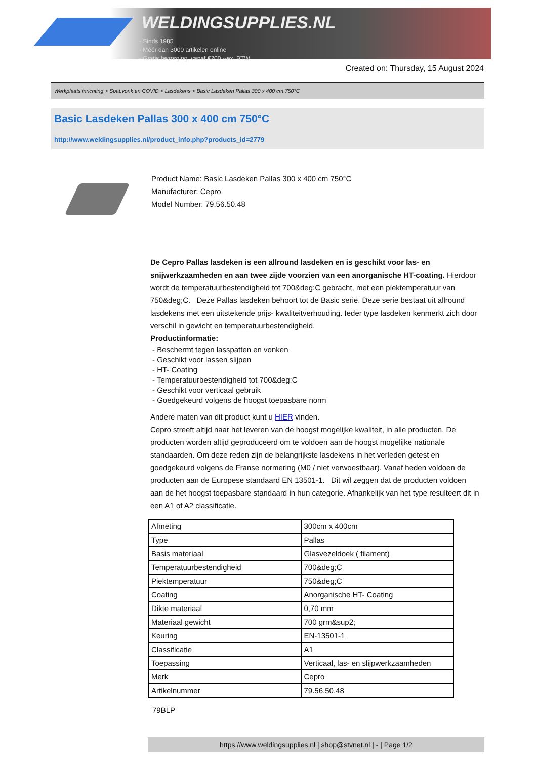WELDINGSUPPLIES.NL
- Sinds 1985
- Méér dan 3000 artikelen online
- Gratis bezorging, vanaf €200,--ex. BTW
Created on: Thursday, 15 August 2024
Werkplaats inrichting > Spat,vonk en COVID > Lasdekens > Basic Lasdeken Pallas 300 x 400 cm 750°C
Basic Lasdeken Pallas 300 x 400 cm 750°C
http://www.weldingsupplies.nl/product_info.php?products_id=2779
Product Name: Basic Lasdeken Pallas 300 x 400 cm 750°C
Manufacturer: Cepro
Model Number: 79.56.50.48
De Cepro Pallas lasdeken is een allround lasdeken en is geschikt voor las- en snijwerkzaamheden en aan twee zijde voorzien van een anorganische HT-coating. Hierdoor wordt de temperatuurbestendigheid tot 700&deg;C gebracht, met een piektemperatuur van 750&deg;C. Deze Pallas lasdeken behoort tot de Basic serie. Deze serie bestaat uit allround lasdekens met een uitstekende prijs- kwaliteitverhouding. Ieder type lasdeken kenmerkt zich door verschil in gewicht en temperatuurbestendigheid.
Productinformatie:
- Beschermt tegen lasspatten en vonken
- Geschikt voor lassen slijpen
- HT- Coating
- Temperatuurbestendigheid tot 700&deg;C
- Geschikt voor verticaal gebruik
- Goedgekeurd volgens de hoogst toepasbare norm
Andere maten van dit product kunt u HIER vinden.
Cepro streeft altijd naar het leveren van de hoogst mogelijke kwaliteit, in alle producten. De producten worden altijd geproduceerd om te voldoen aan de hoogst mogelijke nationale standaarden. Om deze reden zijn de belangrijkste lasdekens in het verleden getest en goedgekeurd volgens de Franse normering (M0 / niet verwoestbaar). Vanaf heden voldoen de producten aan de Europese standaard EN 13501-1. Dit wil zeggen dat de producten voldoen aan de het hoogst toepasbare standaard in hun categorie. Afhankelijk van het type resulteert dit in een A1 of A2 classificatie.
| Afmeting | 300cm x 400cm |
| Type | Pallas |
| Basis materiaal | Glasvezeldoek ( filament) |
| Temperatuurbestendigheid | 700&deg;C |
| Piektemperatuur | 750&deg;C |
| Coating | Anorganische HT- Coating |
| Dikte materiaal | 0,70 mm |
| Materiaal gewicht | 700 grm&sup2; |
| Keuring | EN-13501-1 |
| Classificatie | A1 |
| Toepassing | Verticaal, las- en slijpwerkzaamheden |
| Merk | Cepro |
| Artikelnummer | 79.56.50.48 |
79BLP
https://www.weldingsupplies.nl | shop@stvnet.nl | - | Page 1/2